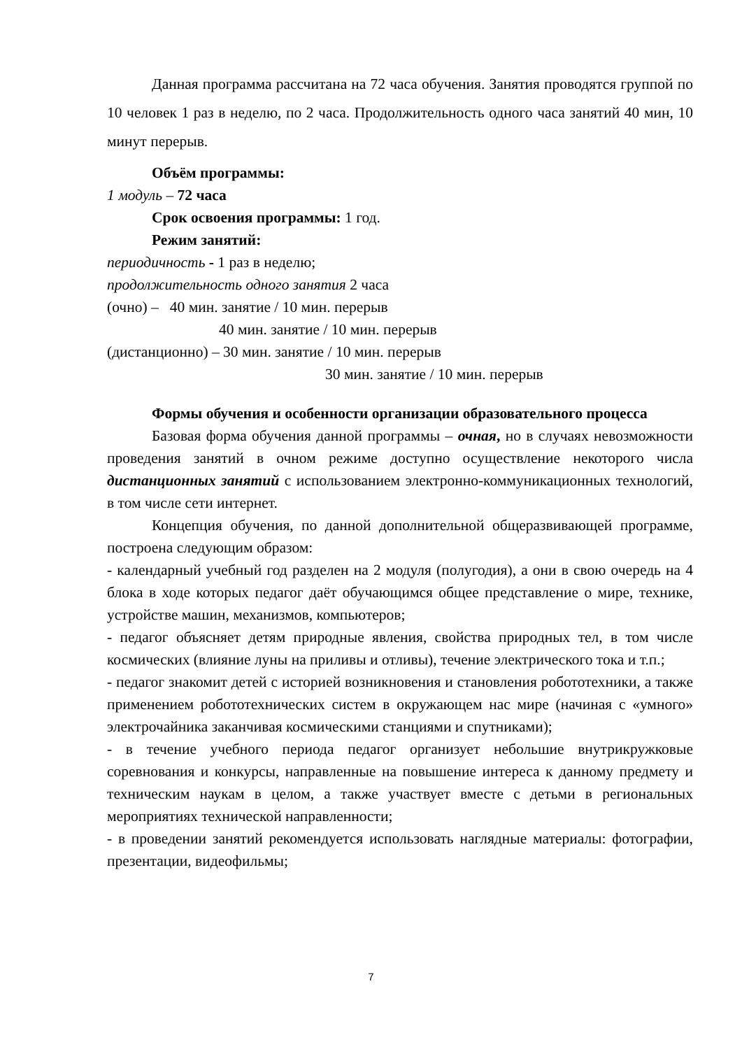Данная программа рассчитана на 72 часа обучения. Занятия проводятся группой по 10 человек 1 раз в неделю, по 2 часа. Продолжительность одного часа занятий 40 мин, 10 минут перерыв.
Объём программы:
1 модуль – 72 часа
Срок освоения программы: 1 год.
Режим занятий:
периодичность - 1 раз в неделю;
продолжительность одного занятия 2 часа
(очно) – 40 мин. занятие / 10 мин. перерыв
40 мин. занятие / 10 мин. перерыв
(дистанционно) – 30 мин. занятие / 10 мин. перерыв
30 мин. занятие / 10 мин. перерыв
Формы обучения и особенности организации образовательного процесса
Базовая форма обучения данной программы – очная, но в случаях невозможности проведения занятий в очном режиме доступно осуществление некоторого числа дистанционных занятий с использованием электронно-коммуникационных технологий, в том числе сети интернет.
Концепция обучения, по данной дополнительной общеразвивающей программе, построена следующим образом:
- календарный учебный год разделен на 2 модуля (полугодия), а они в свою очередь на 4 блока в ходе которых педагог даёт обучающимся общее представление о мире, технике, устройстве машин, механизмов, компьютеров;
- педагог объясняет детям природные явления, свойства природных тел, в том числе космических (влияние луны на приливы и отливы), течение электрического тока и т.п.;
- педагог знакомит детей с историей возникновения и становления робототехники, а также применением робототехнических систем в окружающем нас мире (начиная с «умного» электрочайника заканчивая космическими станциями и спутниками);
- в течение учебного периода педагог организует небольшие внутрикружковые соревнования и конкурсы, направленные на повышение интереса к данному предмету и техническим наукам в целом, а также участвует вместе с детьми в региональных мероприятиях технической направленности;
- в проведении занятий рекомендуется использовать наглядные материалы: фотографии, презентации, видеофильмы;
7